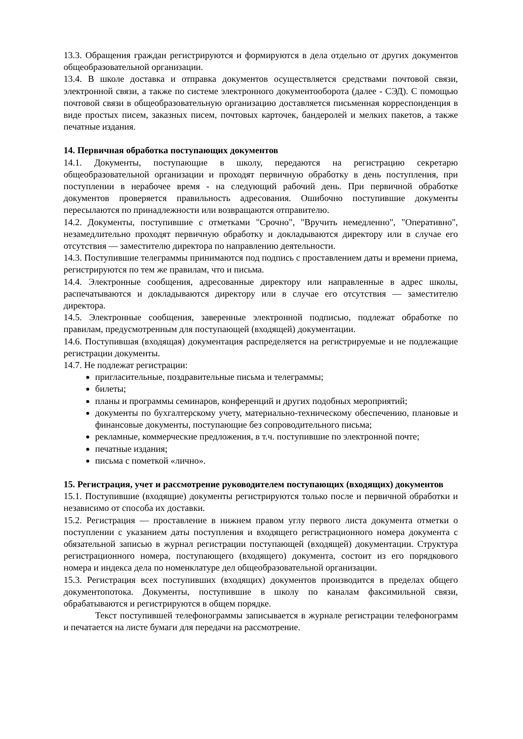13.3. Обращения граждан регистрируются и формируются в дела отдельно от других документов общеобразовательной организации.
13.4. В школе доставка и отправка документов осуществляется средствами почтовой связи, электронной связи, а также по системе электронного документооборота (далее - СЭД). С помощью почтовой связи в общеобразовательную организацию доставляется письменная корреспонденция в виде простых писем, заказных писем, почтовых карточек, бандеролей и мелких пакетов, а также печатные издания.
14. Первичная обработка поступающих документов
14.1. Документы, поступающие в школу, передаются на регистрацию секретарю общеобразовательной организации и проходят первичную обработку в день поступления, при поступлении в нерабочее время - на следующий рабочий день. При первичной обработке документов проверяется правильность адресования. Ошибочно поступившие документы пересылаются по принадлежности или возвращаются отправителю.
14.2. Документы, поступившие с отметками "Срочно", "Вручить немедленно", "Оперативно", незамедлительно проходят первичную обработку и докладываются директору или в случае его отсутствия — заместителю директора по направлению деятельности.
14.3. Поступившие телеграммы принимаются под подпись с проставлением даты и времени приема, регистрируются по тем же правилам, что и письма.
14.4. Электронные сообщения, адресованные директору или направленные в адрес школы, распечатываются и докладываются директору или в случае его отсутствия — заместителю директора.
14.5. Электронные сообщения, заверенные электронной подписью, подлежат обработке по правилам, предусмотренным для поступающей (входящей) документации.
14.6. Поступившая (входящая) документация распределяется на регистрируемые и не подлежащие регистрации документы.
14.7. Не подлежат регистрации:
пригласительные, поздравительные письма и телеграммы;
билеты;
планы и программы семинаров, конференций и других подобных мероприятий;
документы по бухгалтерскому учету, материально-техническому обеспечению, плановые и финансовые документы, поступающие без сопроводительного письма;
рекламные, коммерческие предложения, в т.ч. поступившие по электронной почте;
печатные издания;
письма с пометкой «лично».
15. Регистрация, учет и рассмотрение руководителем поступающих (входящих) документов
15.1. Поступившие (входящие) документы регистрируются только после и первичной обработки и независимо от способа их доставки.
15.2. Регистрация — проставление в нижнем правом углу первого листа документа отметки о поступлении с указанием даты поступления и входящего регистрационного номера документа с обязательной записью в журнал регистрации поступающей (входящей) документации. Структура регистрационного номера, поступающего (входящего) документа, состоит из его порядкового номера и индекса дела по номенклатуре дел общеобразовательной организации.
15.3. Регистрация всех поступивших (входящих) документов производится в пределах общего документопотока. Документы, поступившие в школу по каналам факсимильной связи, обрабатываются и регистрируются в общем порядке.
Текст поступившей телефонограммы записывается в журнале регистрации телефонограмм и печатается на листе бумаги для передачи на рассмотрение.